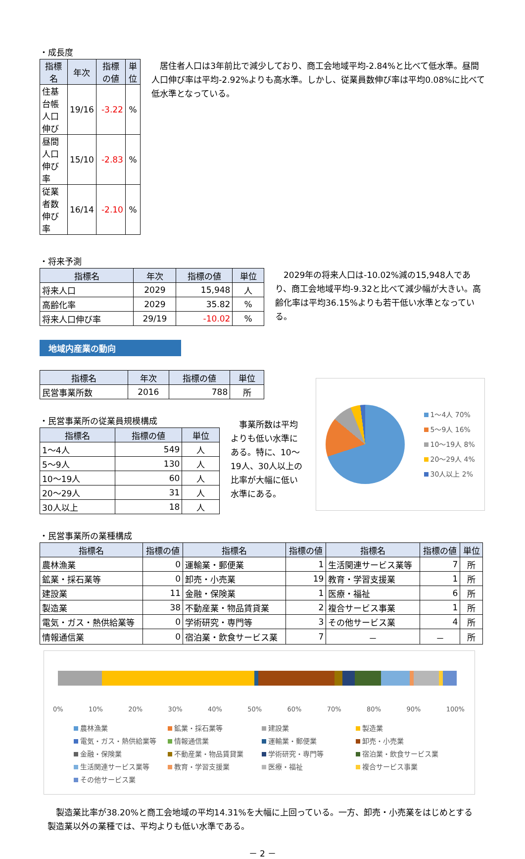・成長度
| 指標名 | 年次 | 指標の値 | 単位 |
| --- | --- | --- | --- |
| 住基台帳人口伸び | 19/16 | -3.22 | % |
| 昼間人口伸び率 | 15/10 | -2.83 | % |
| 従業者数伸び率 | 16/14 | -2.10 | % |
居住者人口は3年前比で減少しており、商工会地域平均-2.84%と比べて低水準。昼間人口伸び率は平均-2.92%よりも高水準。しかし、従業員数伸び率は平均0.08%に比べて低水準となっている。
・将来予測
| 指標名 | 年次 | 指標の値 | 単位 |
| --- | --- | --- | --- |
| 将来人口 | 2029 | 15,948 | 人 |
| 高齢化率 | 2029 | 35.82 | % |
| 将来人口伸び率 | 29/19 | -10.02 | % |
2029年の将来人口は-10.02%減の15,948人であり、商工会地域平均-9.32と比べて減少幅が大きい。高齢化率は平均36.15%よりも若干低い水準となっている。
地域内産業の動向
| 指標名 | 年次 | 指標の値 | 単位 |
| --- | --- | --- | --- |
| 民営事業所数 | 2016 | 788 | 所 |
・民営事業所の従業員規模構成
| 指標名 | 指標の値 | 単位 |
| --- | --- | --- |
| 1～4人 | 549 | 人 |
| 5～9人 | 130 | 人 |
| 10～19人 | 60 | 人 |
| 20～29人 | 31 | 人 |
| 30人以上 | 18 | 人 |
事業所数は平均よりも低い水準にある。特に、10～19人、30人以上の比率が大幅に低い水準にある。
1～4人 70%
5～9人 16%
10～19人 8%
20～29人 4%
30人以上 2%
・民営事業所の業種構成
| 指標名 | 指標の値 | 指標名 | 指標の値 | 指標名 | 指標の値 | 単位 |
| --- | --- | --- | --- | --- | --- | --- |
| 農林漁業 | 0 | 運輸業・郵便業 | 1 | 生活関連サービス業等 | 7 | 所 |
| 鉱業・採石業等 | 0 | 卸売・小売業 | 19 | 教育・学習支援業 | 1 | 所 |
| 建設業 | 11 | 金融・保険業 | 1 | 医療・福祉 | 6 | 所 |
| 製造業 | 38 | 不動産業・物品賃貸業 | 2 | 複合サービス事業 | 1 | 所 |
| 電気・ガス・熱供給業等 | 0 | 学術研究・専門等 | 3 | その他サービス業 | 4 | 所 |
| 情報通信業 | 0 | 宿泊業・飲食サービス業 | 7 | － | － | 所 |
0% 10% 20% 30% 40% 50% 60% 70% 80% 90% 100%
農林漁業 鉱業・採石業等 建設業 製造業 電気・ガス・熱供給業等 情報通信業 運輸業・郵便業 卸売・小売業 金融・保険業 不動産業・物品賃貸業 学術研究・専門等 宿泊業・飲食サービス業 生活関連サービス業等 教育・学習支援業 医療・福祉 複合サービス事業 その他サービス業
製造業比率が38.20%と商工会地域の平均14.31%を大幅に上回っている。一方、卸売・小売業をはじめとする製造業以外の業種では、平均よりも低い水準である。
－ 2 －